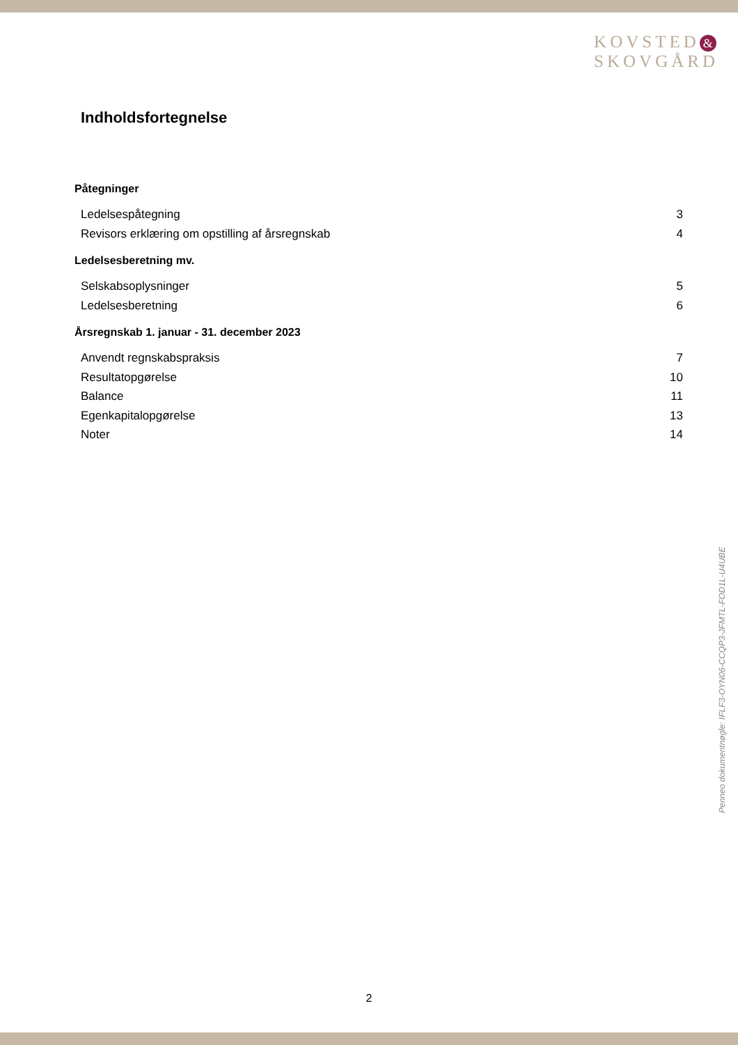KOVSTED &
SKOVGÅRD
Indholdsfortegnelse
Påtegninger
Ledelsespåtegning 3
Revisors erklæring om opstilling af årsregnskab 4
Ledelsesberetning mv.
Selskabsoplysninger 5
Ledelsesberetning 6
Årsregnskab 1. januar - 31. december 2023
Anvendt regnskabspraksis 7
Resultatopgørelse 10
Balance 11
Egenkapitalopgørelse 13
Noter 14
Penneo dokumentnøgle: IFLF3-OYN06-CCQP3-JFMTL-FOD1L-U4UBE
2